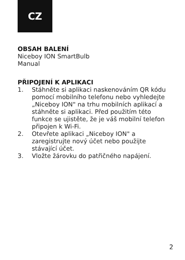CZ
OBSAH BALENÍ
Niceboy ION SmartBulb
Manual
PŘIPOJENÍ K APLIKACI
1. Stáhněte si aplikaci naskenováním QR kódu pomocí mobilního telefonu nebo vyhledejte „Niceboy ION" na trhu mobilních aplikací a stáhněte si aplikaci. Před použitím této funkce se ujistěte, že je váš mobilní telefon připojen k Wi-Fi.
2. Otevřete aplikaci „Niceboy ION" a zaregistrujte nový účet nebo použijte stávající účet.
3. Vložte žárovku do patřičného napájení.
2